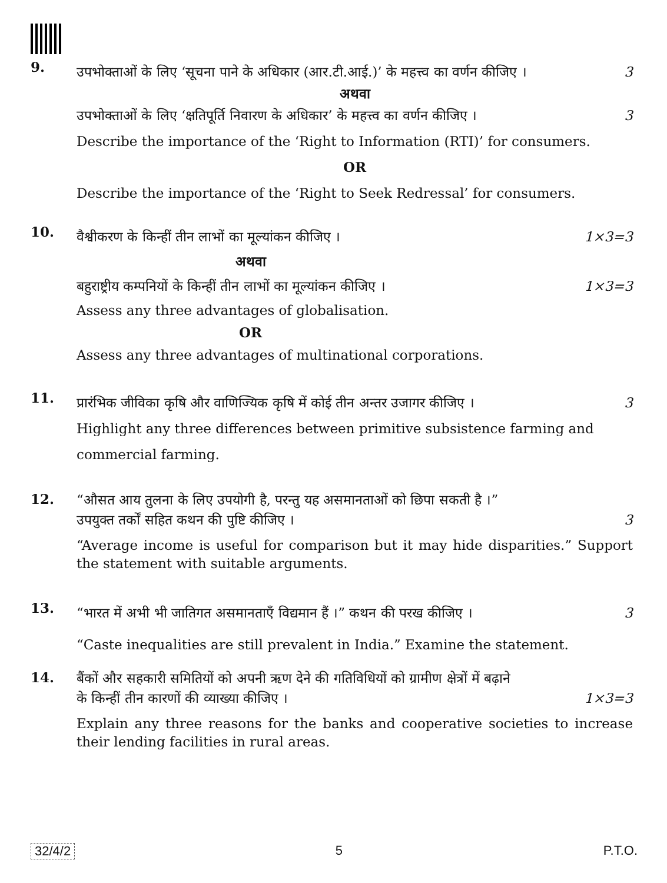9.
उपभोक्ताओं के लिए ‘सूचना पाने के अधिकार (आर.टी.आई.)’ के महत्त्व का वर्णन कीजिए । 3
अथवा
उपभोक्ताओं के लिए ‘क्षतिपूर्ति निवारण के अधिकार’ के महत्त्व का वर्णन कीजिए । 3
Describe the importance of the ‘Right to Information (RTI)’ for consumers.
OR
Describe the importance of the ‘Right to Seek Redressal’ for consumers.
10.
वैश्वीकरण के किन्हीं तीन लाभों का मूल्यांकन कीजिए । 1×3=3
अथवा
बहुराष्ट्रीय कम्पनियों के किन्हीं तीन लाभों का मूल्यांकन कीजिए । 1×3=3
Assess any three advantages of globalisation.
OR
Assess any three advantages of multinational corporations.
11.
प्रारंभिक जीविका कृषि और वाणिज्यिक कृषि में कोई तीन अन्तर उजागर कीजिए । 3
Highlight any three differences between primitive subsistence farming and commercial farming.
12.
“औसत आय तुलना के लिए उपयोगी है, परन्तु यह असमानताओं को छिपा सकती है ।”
उपयुक्त तर्कों सहित कथन की पुष्टि कीजिए । 3
“Average income is useful for comparison but it may hide disparities.” Support the statement with suitable arguments.
13.
“भारत में अभी भी जातिगत असमानताएँ विद्यमान हैं ।” कथन की परख कीजिए । 3
“Caste inequalities are still prevalent in India.” Examine the statement.
14.
बैंकों और सहकारी समितियों को अपनी ऋण देने की गतिविधियों को ग्रामीण क्षेत्रों में बढ़ाने
के किन्हीं तीन कारणों की व्याख्या कीजिए । 1×3=3
Explain any three reasons for the banks and cooperative societies to increase their lending facilities in rural areas.
32/4/2 5 P.T.O.